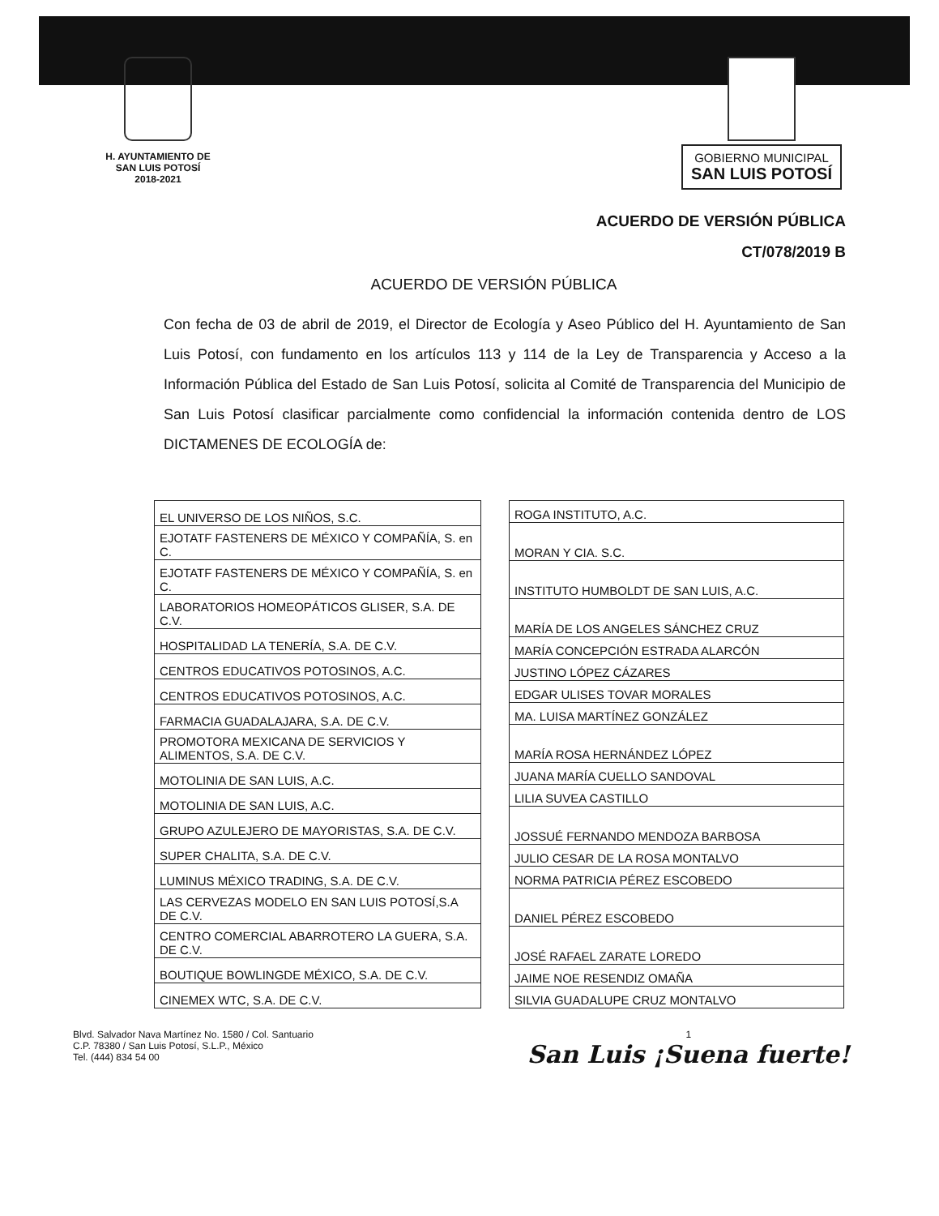H. AYUNTAMIENTO DE
SAN LUIS POTOSÍ
2018-2021
GOBIERNO MUNICIPAL
SAN LUIS POTOSÍ
ACUERDO DE VERSIÓN PÚBLICA
CT/078/2019 B
ACUERDO DE VERSIÓN PÚBLICA
Con fecha de 03 de abril de 2019, el Director de Ecología y Aseo Público del H. Ayuntamiento de San Luis Potosí, con fundamento en los artículos 113 y 114 de la Ley de Transparencia y Acceso a la Información Pública del Estado de San Luis Potosí, solicita al Comité de Transparencia del Municipio de San Luis Potosí clasificar parcialmente como confidencial la información contenida dentro de LOS DICTAMENES DE ECOLOGÍA de:
| EL UNIVERSO DE LOS NIÑOS, S.C. |
| EJOTATF FASTENERS DE MÉXICO Y COMPAÑÍA, S. en C. |
| EJOTATF FASTENERS DE MÉXICO Y COMPAÑÍA, S. en C. |
| LABORATORIOS HOMEOPÁTICOS GLISER, S.A. DE C.V. |
| HOSPITALIDAD LA TENERÍA, S.A. DE C.V. |
| CENTROS EDUCATIVOS POTOSINOS, A.C. |
| CENTROS EDUCATIVOS POTOSINOS, A.C. |
| FARMACIA GUADALAJARA, S.A. DE C.V. |
| PROMOTORA MEXICANA DE SERVICIOS Y ALIMENTOS, S.A. DE C.V. |
| MOTOLINIA DE SAN LUIS, A.C. |
| MOTOLINIA DE SAN LUIS, A.C. |
| GRUPO AZULEJERO DE MAYORISTAS, S.A. DE C.V. |
| SUPER CHALITA, S.A. DE C.V. |
| LUMINUS MÉXICO TRADING, S.A. DE C.V. |
| LAS CERVEZAS MODELO EN SAN LUIS POTOSÍ,S.A DE C.V. |
| CENTRO COMERCIAL ABARROTERO LA GUERA, S.A. DE C.V. |
| BOUTIQUE BOWLINGDE MÉXICO, S.A. DE C.V. |
| CINEMEX WTC, S.A. DE C.V. |
| ROGA INSTITUTO, A.C. |
| MORAN Y CIA. S.C. |
| INSTITUTO HUMBOLDT DE SAN LUIS, A.C. |
| MARÍA DE LOS ANGELES SÁNCHEZ CRUZ |
| MARÍA CONCEPCIÓN ESTRADA ALARCÓN |
| JUSTINO LÓPEZ CÁZARES |
| EDGAR ULISES TOVAR MORALES |
| MA. LUISA MARTÍNEZ GONZÁLEZ |
| MARÍA ROSA HERNÁNDEZ LÓPEZ |
| JUANA MARÍA CUELLO SANDOVAL |
| LILIA SUVEA CASTILLO |
| JOSSUÉ FERNANDO MENDOZA BARBOSA |
| JULIO CESAR DE LA ROSA MONTALVO |
| NORMA PATRICIA PÉREZ ESCOBEDO |
| DANIEL PÉREZ ESCOBEDO |
| JOSÉ RAFAEL ZARATE LOREDO |
| JAIME NOE RESENDIZ OMAÑA |
| SILVIA GUADALUPE CRUZ MONTALVO |
Blvd. Salvador Nava Martínez No. 1580 / Col. Santuario
C.P. 78380 / San Luis Potosí, S.L.P., México
Tel. (444) 834 54 00
1
San Luis ¡Suena fuerte!